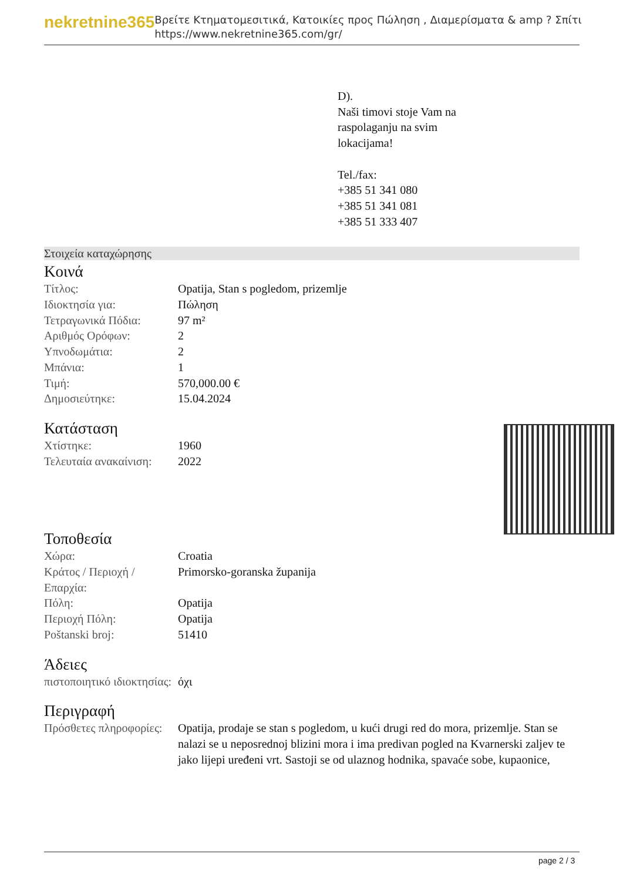nekretnine365
Βρείτε Κτηματομεσιτικά, Κατοικίες προς Πώληση , Διαμερίσματα & amp ? Σπίτι
https://www.nekretnine365.com/gr/
D).
Naši timovi stoje Vam na
raspolaganju na svim
lokacijama!
Tel./fax:
+385 51 341 080
+385 51 341 081
+385 51 333 407
Στοιχεία καταχώρησης
Κοινά
| Τίτλος: | Opatija, Stan s pogledom, prizemlje |
| Ιδιοκτησία για: | Πώληση |
| Τετραγωνικά Πόδια: | 97 m² |
| Αριθμός Ορόφων: | 2 |
| Υπνοδωμάτια: | 2 |
| Μπάνια: | 1 |
| Τιμή: | 570,000.00 € |
| Δημοσιεύτηκε: | 15.04.2024 |
Κατάσταση
| Χτίστηκε: | 1960 |
| Τελευταία ανακαίνιση: | 2022 |
Τοποθεσία
| Χώρα: | Croatia |
| Κράτος / Περιοχή / Επαρχία: | Primorsko-goranska županija |
| Πόλη: | Opatija |
| Περιοχή Πόλη: | Opatija |
| Poštanski broj: | 51410 |
Άδειες
| πιστοποιητικό ιδιοκτησίας: | όχι |
Περιγραφή
| Πρόσθετες πληροφορίες: | Opatija, prodaje se stan s pogledom, u kući drugi red do mora, prizemlje. Stan se nalazi se u neposrednoj blizini mora i ima predivan pogled na Kvarnerski zaljev te jako lijepi uređeni vrt. Sastoji se od ulaznog hodnika, spavaće sobe, kupaonice, |
page 2 / 3